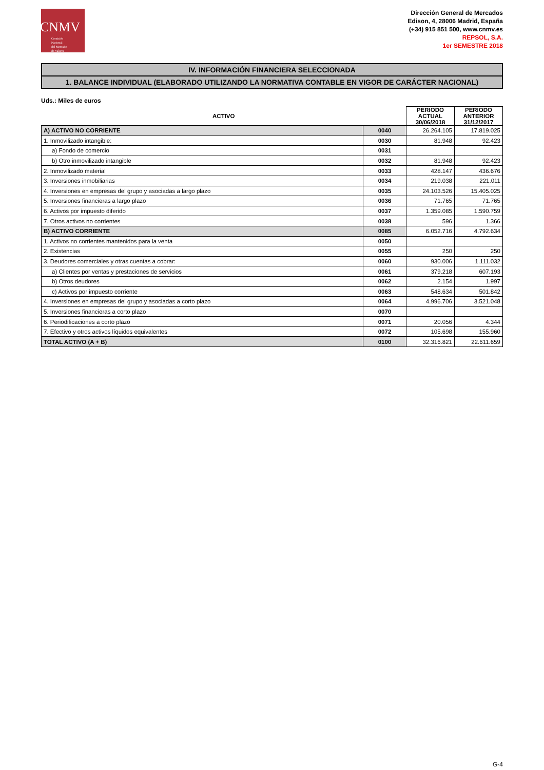CNMV
Comisión
Nacional
del Mercado
de Valores
Dirección General de Mercados
Edison, 4, 28006 Madrid, España
(+34) 915 851 500, www.cnmv.es
REPSOL, S.A.
1er SEMESTRE 2018
IV. INFORMACIÓN FINANCIERA SELECCIONADA
1. BALANCE INDIVIDUAL (ELABORADO UTILIZANDO LA NORMATIVA CONTABLE EN VIGOR DE CARÁCTER NACIONAL)
Uds.: Miles de euros
| ACTIVO | | PERIODO ACTUAL 30/06/2018 | PERIODO ANTERIOR 31/12/2017 |
| --- | --- | --- | --- |
| A) ACTIVO NO CORRIENTE | 0040 | 26.264.105 | 17.819.025 |
| 1. Inmovilizado intangible: | 0030 | 81.948 | 92.423 |
| a) Fondo de comercio | 0031 | | |
| b) Otro inmovilizado intangible | 0032 | 81.948 | 92.423 |
| 2. Inmovilizado material | 0033 | 428.147 | 436.676 |
| 3. Inversiones inmobiliarias | 0034 | 219.038 | 221.011 |
| 4. Inversiones en empresas del grupo y asociadas a largo plazo | 0035 | 24.103.526 | 15.405.025 |
| 5. Inversiones financieras a largo plazo | 0036 | 71.765 | 71.765 |
| 6. Activos por impuesto diferido | 0037 | 1.359.085 | 1.590.759 |
| 7. Otros activos no corrientes | 0038 | 596 | 1.366 |
| B) ACTIVO CORRIENTE | 0085 | 6.052.716 | 4.792.634 |
| 1. Activos no corrientes mantenidos para la venta | 0050 | | |
| 2. Existencias | 0055 | 250 | 250 |
| 3. Deudores comerciales y otras cuentas a cobrar: | 0060 | 930.006 | 1.111.032 |
| a) Clientes por ventas y prestaciones de servicios | 0061 | 379.218 | 607.193 |
| b) Otros deudores | 0062 | 2.154 | 1.997 |
| c) Activos por impuesto corriente | 0063 | 548.634 | 501.842 |
| 4. Inversiones en empresas del grupo y asociadas a corto plazo | 0064 | 4.996.706 | 3.521.048 |
| 5. Inversiones financieras a corto plazo | 0070 | | |
| 6. Periodificaciones a corto plazo | 0071 | 20.056 | 4.344 |
| 7. Efectivo y otros activos líquidos equivalentes | 0072 | 105.698 | 155.960 |
| TOTAL ACTIVO (A + B) | 0100 | 32.316.821 | 22.611.659 |
G-4